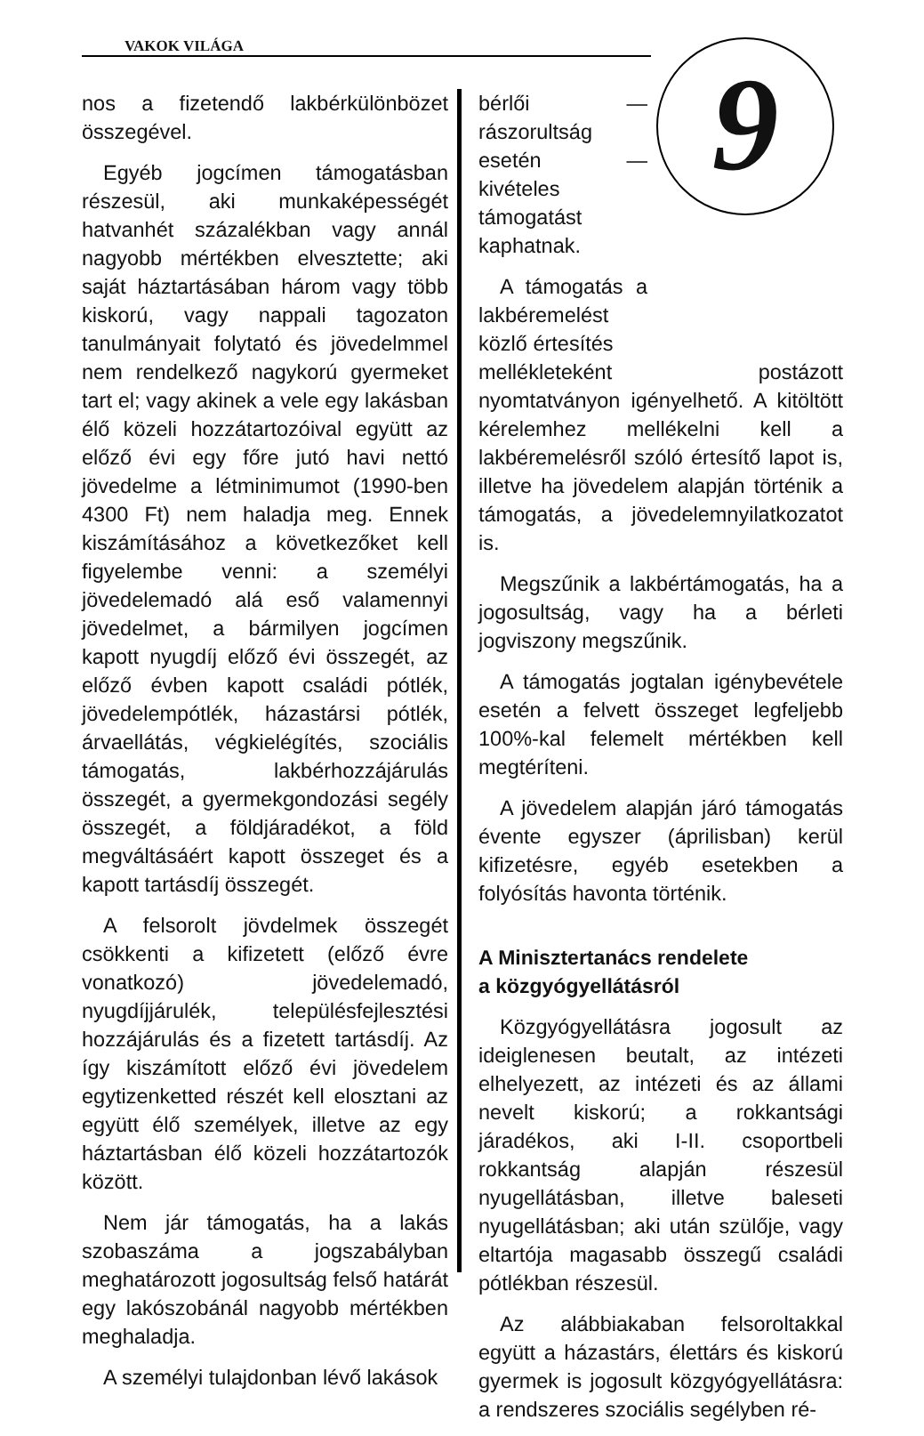VAKOK VILÁGA 9
nos a fizetendő lakbérkülönbözet összegével.
Egyéb jogcímen támogatásban részesül, aki munkaképességét hatvanhét százalékban vagy annál nagyobb mértékben elvesztette; aki saját háztartásában három vagy több kiskorú, vagy nappali tagozaton tanulmányait folytató és jövedelmmel nem rendelkező nagykorú gyermeket tart el; vagy akinek a vele egy lakásban élő közeli hozzátartozóival együtt az előző évi egy főre jutó havi nettó jövedelme a létminimumot (1990-ben 4300 Ft) nem haladja meg. Ennek kiszámításához a következőket kell figyelembe venni: a személyi jövedelemadó alá eső valamennyi jövedelmet, a bármilyen jogcímen kapott nyugdíj előző évi összegét, az előző évben kapott családi pótlék, jövedelempótlék, házastársi pótlék, árvaellátás, végkielégítés, szociális támogatás, lakbérhozzájárulás összegét, a gyermekgondozási segély összegét, a földjáradékot, a föld megváltásáért kapott összeget és a kapott tartásdíj összegét.
A felsorolt jövdelmek összegét csökkenti a kifizetett (előző évre vonatkozó) jövedelemadó, nyugdíjjárulék, településfejlesztési hozzájárulás és a fizetett tartásdíj. Az így kiszámított előző évi jövedelem egytizenketted részét kell elosztani az együtt élő személyek, illetve az egy háztartásban élő közeli hozzátartozók között.
Nem jár támogatás, ha a lakás szobaszáma a jogszabályban meghatározott jogosultság felső határát egy lakószobánál nagyobb mértékben meghaladja.
A személyi tulajdonban lévő lakások
bérlői — rászorultság esetén — kivételes támogatást kaphatnak.
A támogatás a lakbéremelést közlő értesítés
mellékleteként postázott nyomtatványon igényelhető. A kitöltött kérelemhez mellékelni kell a lakbéremelésről szóló értesítő lapot is, illetve ha jövedelem alapján történik a támogatás, a jövedelemnyilatkozatot is.
Megszűnik a lakbértámogatás, ha a jogosultság, vagy ha a bérleti jogviszony megszűnik.
A támogatás jogtalan igénybevétele esetén a felvett összeget legfeljebb 100%-kal felemelt mértékben kell megtéríteni.
A jövedelem alapján járó támogatás évente egyszer (áprilisban) kerül kifizetésre, egyéb esetekben a folyósítás havonta történik.
A Minisztertanács rendelete
a közgyógyellátásról
Közgyógyellátásra jogosult az ideiglenesen beutalt, az intézeti elhelyezett, az intézeti és az állami nevelt kiskorú; a rokkantsági járadékos, aki I-II. csoportbeli rokkantság alapján részesül nyugellátásban, illetve baleseti nyugellátásban; aki után szülője, vagy eltartója magasabb összegű családi pótlékban részesül.
Az alábbiakaban felsoroltakkal együtt a házastárs, élettárs és kiskorú gyermek is jogosult közgyógyellátásra: a rendszeres szociális segélyben ré-